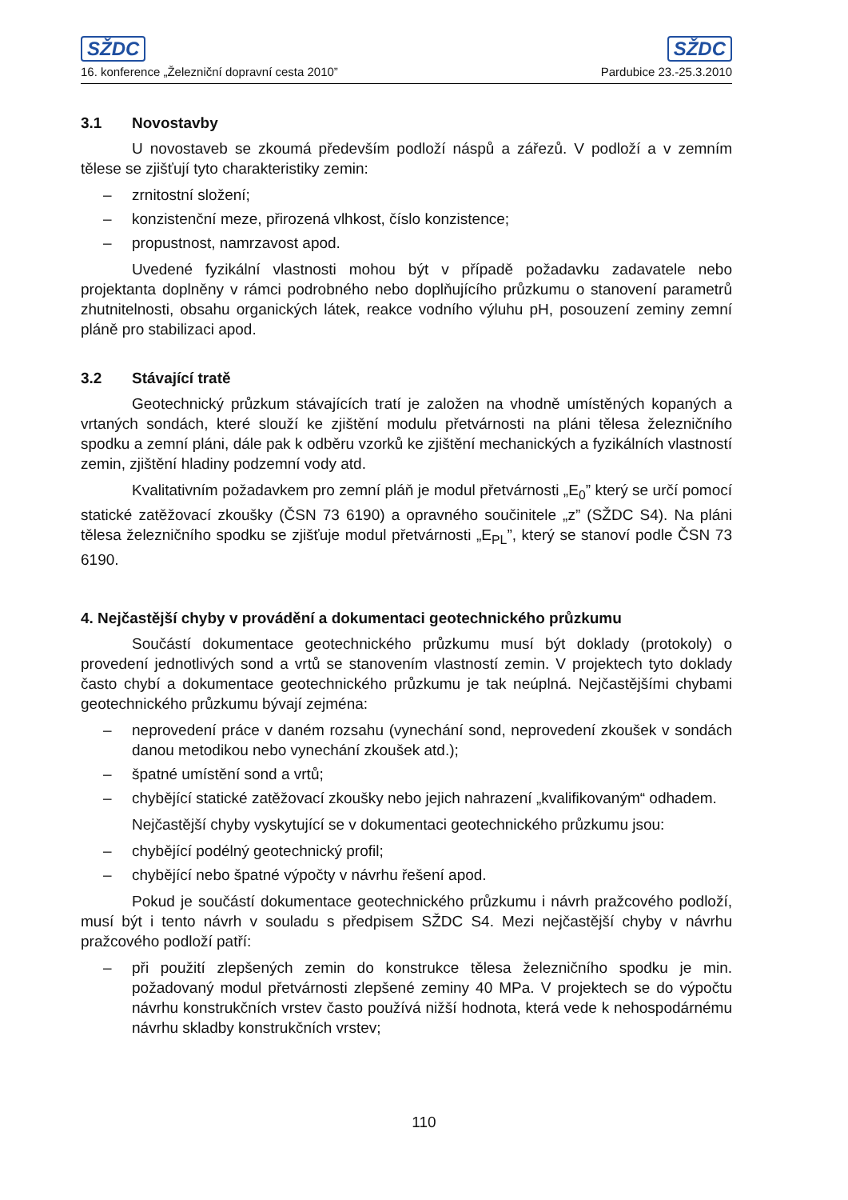SŽDC
16. konference „Železniční dopravní cesta 2010”
SŽDC
Pardubice 23.-25.3.2010
3.1 Novostavby
U novostaveb se zkoumá především podloží náspů a zářezů. V podloží a v zemním tělese se zjišťují tyto charakteristiky zemin:
– zrnitostní složení;
– konzistenční meze, přirozená vlhkost, číslo konzistence;
– propustnost, namrzavost apod.
Uvedené fyzikální vlastnosti mohou být v případě požadavku zadavatele nebo projektanta doplněny v rámci podrobného nebo doplňujícího průzkumu o stanovení parametrů zhutnitelnosti, obsahu organických látek, reakce vodního výluhu pH, posouzení zeminy zemní pláně pro stabilizaci apod.
3.2 Stávající tratě
Geotechnický průzkum stávajících tratí je založen na vhodně umístěných kopaných a vrtaných sondách, které slouží ke zjištění modulu přetvárnosti na pláni tělesa železničního spodku a zemní pláni, dále pak k odběru vzorků ke zjištění mechanických a fyzikálních vlastností zemin, zjištění hladiny podzemní vody atd.
Kvalitativním požadavkem pro zemní pláň je modul přetvárnosti „E<sub>0</sub>” který se určí pomocí statické zatěžovací zkoušky (ČSN 73 6190) a opravného součinitele „z” (SŽDC S4). Na pláni tělesa železničního spodku se zjišťuje modul přetvárnosti „E<sub>PL</sub>”, který se stanoví podle ČSN 73 6190.
4. Nejčastější chyby v provádění a dokumentaci geotechnického průzkumu
Součástí dokumentace geotechnického průzkumu musí být doklady (protokoly) o provedení jednotlivých sond a vrtů se stanovením vlastností zemin. V projektech tyto doklady často chybí a dokumentace geotechnického průzkumu je tak neúplná. Nejčastějšími chybami geotechnického průzkumu bývají zejména:
– neprovedení práce v daném rozsahu (vynechání sond, neprovedení zkoušek v sondách danou metodikou nebo vynechání zkoušek atd.);
– špatné umístění sond a vrtů;
– chybějící statické zatěžovací zkoušky nebo jejich nahrazení „kvalifikovaným“ odhadem.
Nejčastější chyby vyskytující se v dokumentaci geotechnického průzkumu jsou:
– chybějící podélný geotechnický profil;
– chybějící nebo špatné výpočty v návrhu řešení apod.
Pokud je součástí dokumentace geotechnického průzkumu i návrh pražcového podloží, musí být i tento návrh v souladu s předpisem SŽDC S4. Mezi nejčastější chyby v návrhu pražcového podloží patří:
– při použití zlepšených zemin do konstrukce tělesa železničního spodku je min. požadovaný modul přetvárnosti zlepšené zeminy 40 MPa. V projektech se do výpočtu návrhu konstrukčních vrstev často používá nižší hodnota, která vede k nehospodárnému návrhu skladby konstrukčních vrstev;
110